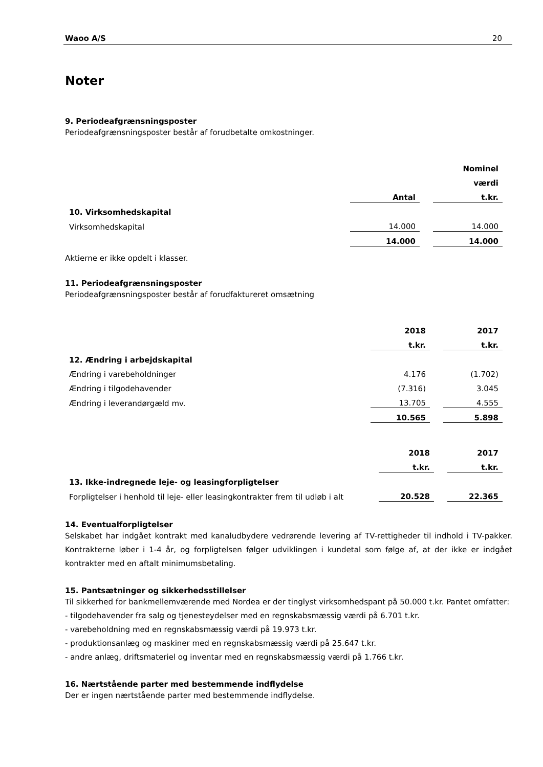Waoo A/S 20
Noter
9. Periodeafgrænsningsposter
Periodeafgrænsningsposter består af forudbetalte omkostninger.
| | | | Nominel |
| | | | værdi |
| | Antal | | t.kr. |
| 10. Virksomhedskapital | | | |
| Virksomhedskapital | 14.000 | | 14.000 |
| | 14.000 | | 14.000 |
Aktierne er ikke opdelt i klasser.
11. Periodeafgrænsningsposter
Periodeafgrænsningsposter består af forudfaktureret omsætning
| | 2018 | | 2017 |
| | t.kr. | | t.kr. |
| 12. Ændring i arbejdskapital | | | |
| Ændring i varebeholdninger | 4.176 | | (1.702) |
| Ændring i tilgodehavender | (7.316) | | 3.045 |
| Ændring i leverandørgæld mv. | 13.705 | | 4.555 |
| | 10.565 | | 5.898 |
| | 2018 | | 2017 |
| | t.kr. | | t.kr. |
| 13. Ikke-indregnede leje- og leasingforpligtelser | | | |
| Forpligtelser i henhold til leje- eller leasingkontrakter frem til udløb i alt | 20.528 | | 22.365 |
14. Eventualforpligtelser
Selskabet har indgået kontrakt med kanaludbydere vedrørende levering af TV-rettigheder til indhold i TV-pakker. Kontrakterne løber i 1-4 år, og forpligtelsen følger udviklingen i kundetal som følge af, at der ikke er indgået kontrakter med en aftalt minimumsbetaling.
15. Pantsætninger og sikkerhedsstillelser
Til sikkerhed for bankmellemværende med Nordea er der tinglyst virksomhedspant på 50.000 t.kr. Pantet omfatter:
- tilgodehavender fra salg og tjenesteydelser med en regnskabsmæssig værdi på 6.701 t.kr.
- varebeholdning med en regnskabsmæssig værdi på 19.973 t.kr.
- produktionsanlæg og maskiner med en regnskabsmæssig værdi på 25.647 t.kr.
- andre anlæg, driftsmateriel og inventar med en regnskabsmæssig værdi på 1.766 t.kr.
16. Nærtstående parter med bestemmende indflydelse
Der er ingen nærtstående parter med bestemmende indflydelse.